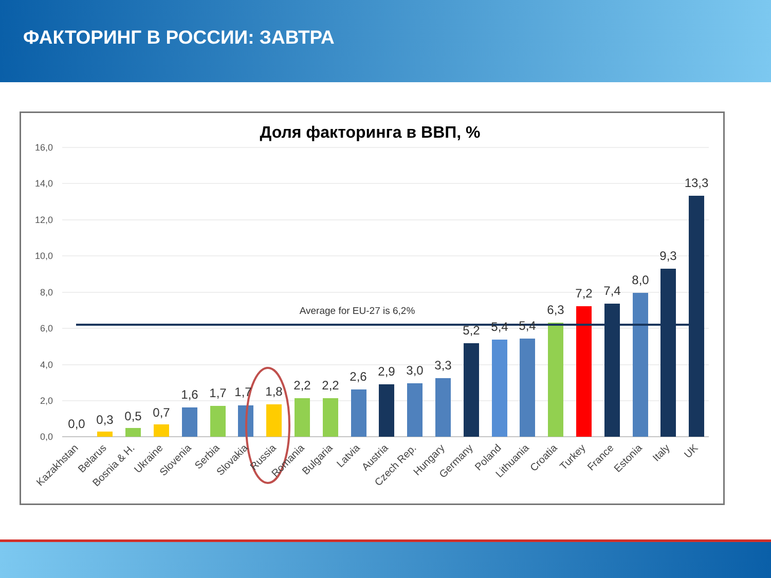ФАКТОРИНГ В РОССИИ: ЗАВТРА
Доля факторинга в ВВП, %
16,0
14,0
12,0
10,0
8,0
6,0
4,0
2,0
0,0
Average for EU-27 is 6,2%
0,0
0,3
0,5
0,7
1,6
1,7
1,7
1,8
2,2
2,2
2,6
2,9
3,0
3,3
5,2
5,4
5,4
6,3
7,2
7,4
8,0
9,3
13,3
Kazakhstan
Belarus
Bosnia & H.
Ukraine
Slovenia
Serbia
Slovakia
Russia
Romania
Bulgaria
Latvia
Austria
Czech Rep.
Hungary
Germany
Poland
Lithuania
Croatia
Turkey
France
Estonia
Italy
UK